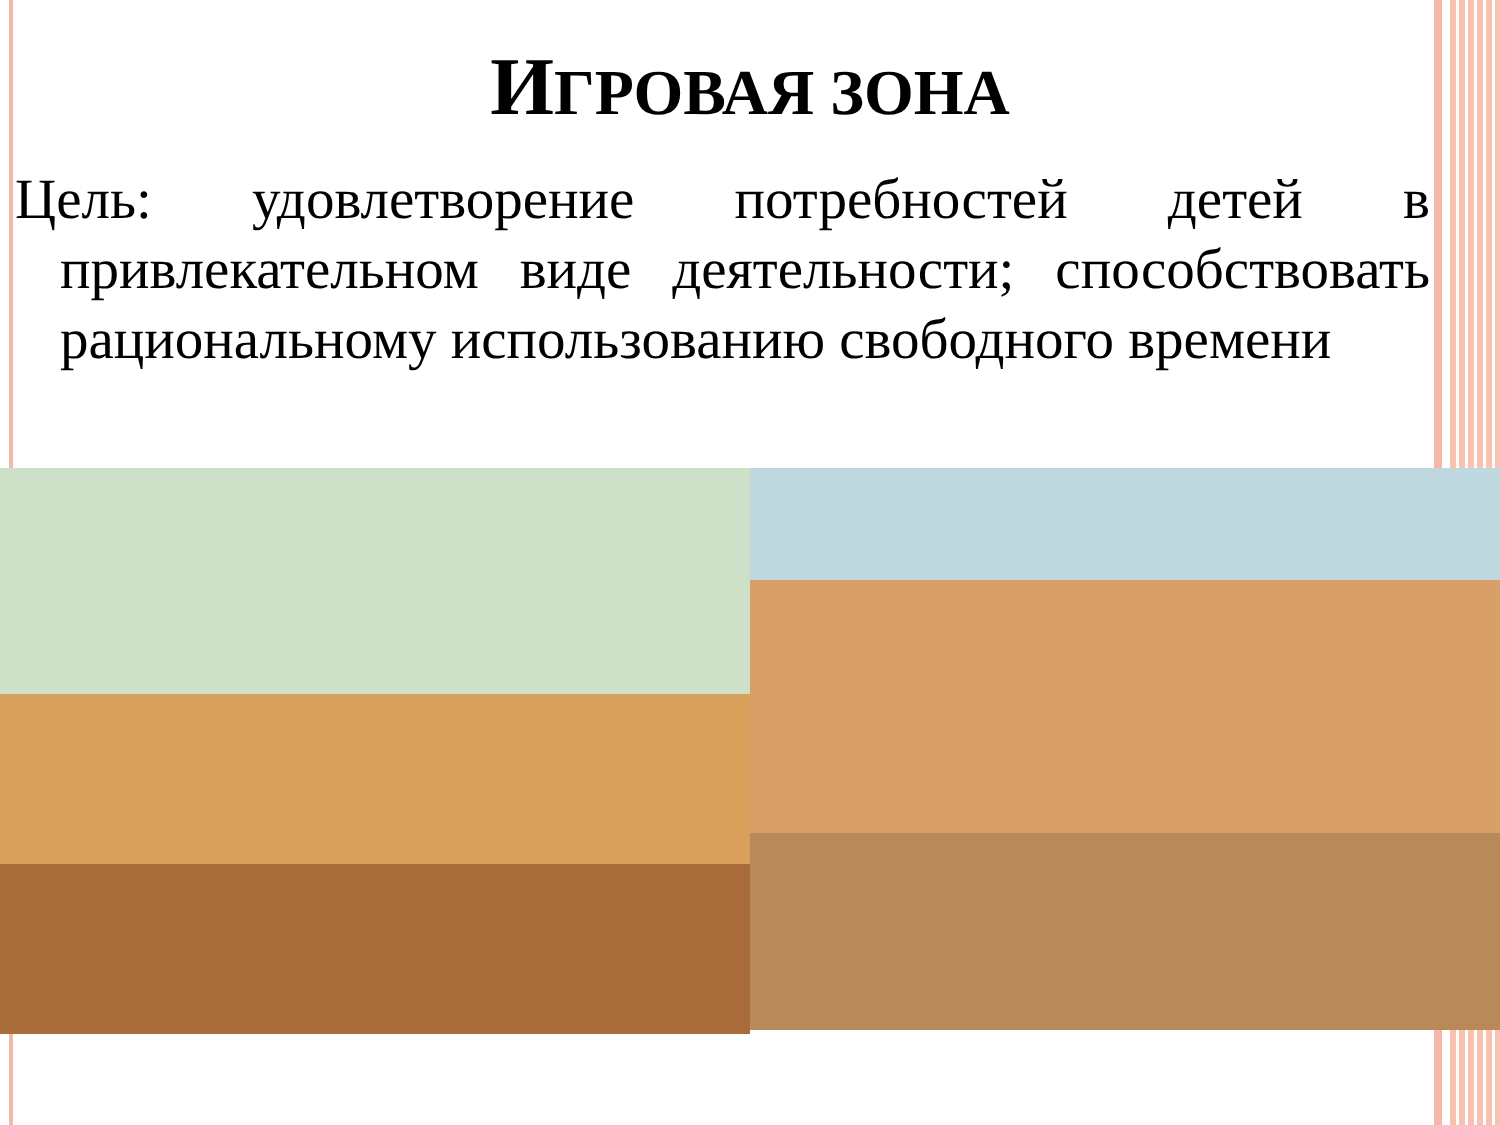ИГРОВАЯ ЗОНА
Цель: удовлетворение потребностей детей в привлекательном виде деятельности; способствовать рациональному использованию свободного времени